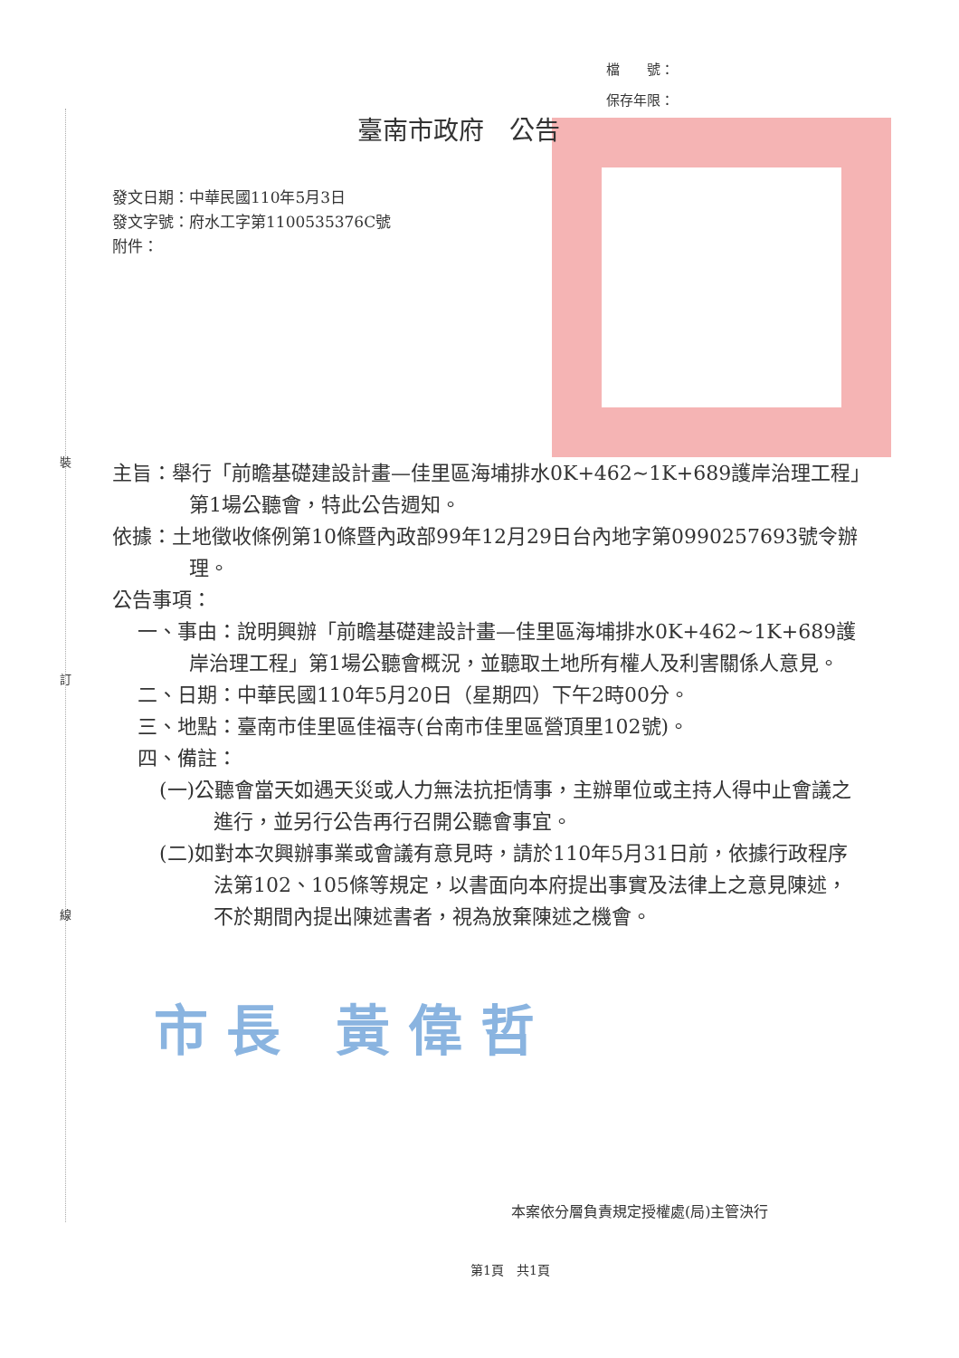裝
訂
線
檔　　號：
保存年限：
臺南市政府　公告
發文日期：中華民國110年5月3日
發文字號：府水工字第1100535376C號
附件：
主旨：舉行「前瞻基礎建設計畫—佳里區海埔排水0K+462~1K+689護岸治理工程」第1場公聽會，特此公告週知。
依據：土地徵收條例第10條暨內政部99年12月29日台內地字第0990257693號令辦理。
公告事項：
一、事由：說明興辦「前瞻基礎建設計畫—佳里區海埔排水0K+462~1K+689護岸治理工程」第1場公聽會概況，並聽取土地所有權人及利害關係人意見。
二、日期：中華民國110年5月20日（星期四）下午2時00分。
三、地點：臺南市佳里區佳福寺(台南市佳里區營頂里102號)。
四、備註：
(一)公聽會當天如遇天災或人力無法抗拒情事，主辦單位或主持人得中止會議之進行，並另行公告再行召開公聽會事宜。
(二)如對本次興辦事業或會議有意見時，請於110年5月31日前，依據行政程序法第102、105條等規定，以書面向本府提出事實及法律上之意見陳述，不於期間內提出陳述書者，視為放棄陳述之機會。
市長 黃偉哲
本案依分層負責規定授權處(局)主管決行
第1頁　共1頁